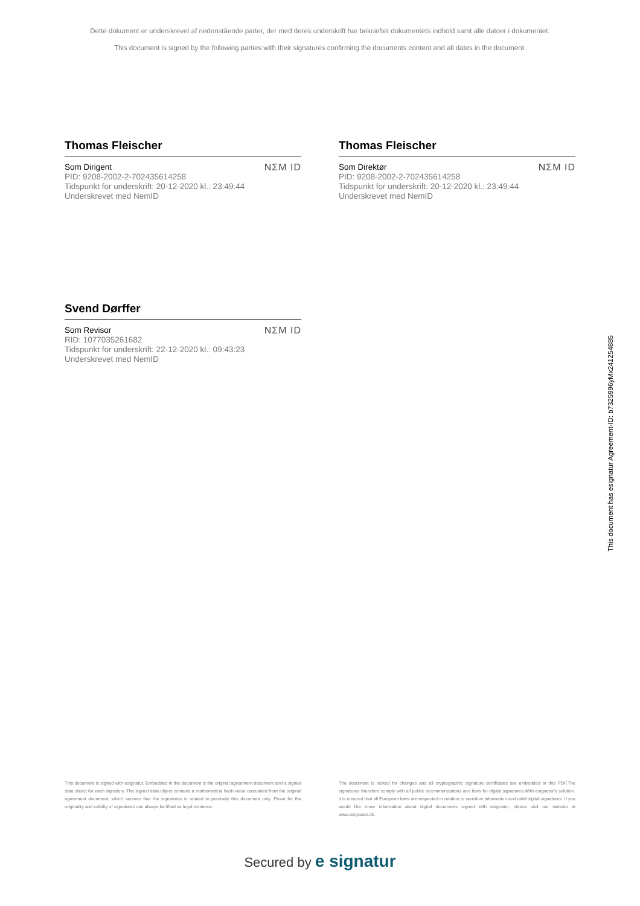Dette dokument er underskrevet af nedenstående parter, der med deres underskrift har bekræftet dokumentets indhold samt alle datoer i dokumentet.
This document is signed by the following parties with their signatures confirming the documents content and all dates in the document.
Thomas Fleischer
Som Dirigent
PID: 9208-2002-2-702435614258
Tidspunkt for underskrift: 20-12-2020 kl.: 23:49:44
Underskrevet med NemID
NΣM ID
Thomas Fleischer
Som Direktør
PID: 9208-2002-2-702435614258
Tidspunkt for underskrift: 20-12-2020 kl.: 23:49:44
Underskrevet med NemID
NΣM ID
Svend Dørffer
Som Revisor
RID: 1077035261682
Tidspunkt for underskrift: 22-12-2020 kl.: 09:43:23
Underskrevet med NemID
NΣM ID
This document has esignatur Agreement-ID: b7325996yMx241254885
This document is signed with esignatur. Embedded in the document is the original agreement document and a signed data object for each signatory. The signed data object contains a mathematical hash value calculated from the original agreement document, which secures that the signatures is related to precisely this document only. Prove for the originality and validity of signatures can always be lifted as legal evidence.
The document is locked for changes and all cryptographic signature certificates are embedded in this PDF.The signatures therefore comply with all public recommendations and laws for digital signatures.With esignatur's solution, it is ensured that all European laws are respected in relation to sensitive information and valid digital signatures. If you would like more information about digital documents signed with esignatur, please visit our website at www.esignatur.dk.
Secured by e signatur